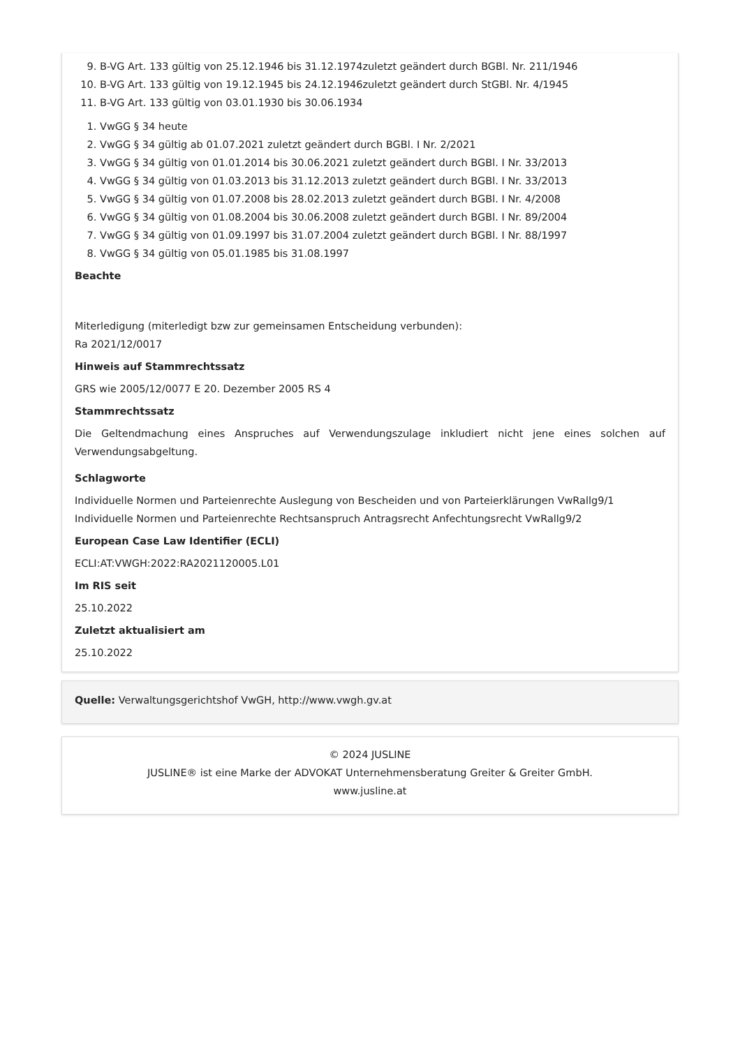9. B-VG Art. 133 gültig von 25.12.1946 bis 31.12.1974zuletzt geändert durch BGBl. Nr. 211/1946
10. B-VG Art. 133 gültig von 19.12.1945 bis 24.12.1946zuletzt geändert durch StGBl. Nr. 4/1945
11. B-VG Art. 133 gültig von 03.01.1930 bis 30.06.1934
1. VwGG § 34 heute
2. VwGG § 34 gültig ab 01.07.2021 zuletzt geändert durch BGBl. I Nr. 2/2021
3. VwGG § 34 gültig von 01.01.2014 bis 30.06.2021 zuletzt geändert durch BGBl. I Nr. 33/2013
4. VwGG § 34 gültig von 01.03.2013 bis 31.12.2013 zuletzt geändert durch BGBl. I Nr. 33/2013
5. VwGG § 34 gültig von 01.07.2008 bis 28.02.2013 zuletzt geändert durch BGBl. I Nr. 4/2008
6. VwGG § 34 gültig von 01.08.2004 bis 30.06.2008 zuletzt geändert durch BGBl. I Nr. 89/2004
7. VwGG § 34 gültig von 01.09.1997 bis 31.07.2004 zuletzt geändert durch BGBl. I Nr. 88/1997
8. VwGG § 34 gültig von 05.01.1985 bis 31.08.1997
Beachte
Miterledigung (miterledigt bzw zur gemeinsamen Entscheidung verbunden):
Ra 2021/12/0017
Hinweis auf Stammrechtssatz
GRS wie 2005/12/0077 E 20. Dezember 2005 RS 4
Stammrechtssatz
Die Geltendmachung eines Anspruches auf Verwendungszulage inkludiert nicht jene eines solchen auf Verwendungsabgeltung.
Schlagworte
Individuelle Normen und Parteienrechte Auslegung von Bescheiden und von Parteierklärungen VwRallg9/1 Individuelle Normen und Parteienrechte Rechtsanspruch Antragsrecht Anfechtungsrecht VwRallg9/2
European Case Law Identifier (ECLI)
ECLI:AT:VWGH:2022:RA2021120005.L01
Im RIS seit
25.10.2022
Zuletzt aktualisiert am
25.10.2022
Quelle: Verwaltungsgerichtshof VwGH, http://www.vwgh.gv.at
© 2024 JUSLINE
JUSLINE® ist eine Marke der ADVOKAT Unternehmensberatung Greiter & Greiter GmbH.
www.jusline.at